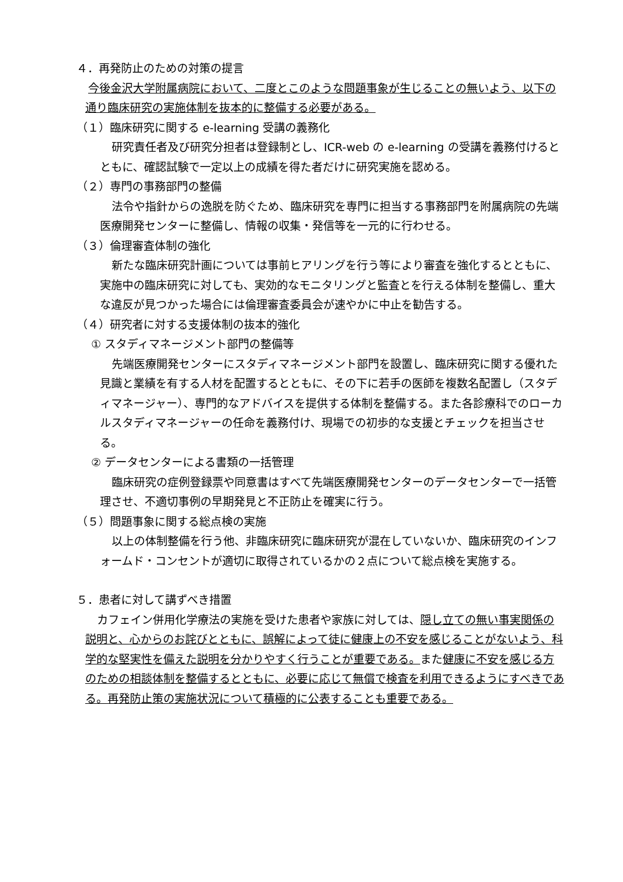４．再発防止のための対策の提言
今後金沢大学附属病院において、二度とこのような問題事象が生じることの無いよう、以下の通り臨床研究の実施体制を抜本的に整備する必要がある。
（１）臨床研究に関する e-learning 受講の義務化
研究責任者及び研究分担者は登録制とし、ICR-web の e-learning の受講を義務付けるとともに、確認試験で一定以上の成績を得た者だけに研究実施を認める。
（２）専門の事務部門の整備
法令や指針からの逸脱を防ぐため、臨床研究を専門に担当する事務部門を附属病院の先端医療開発センターに整備し、情報の収集・発信等を一元的に行わせる。
（３）倫理審査体制の強化
新たな臨床研究計画については事前ヒアリングを行う等により審査を強化するとともに、実施中の臨床研究に対しても、実効的なモニタリングと監査とを行える体制を整備し、重大な違反が見つかった場合には倫理審査委員会が速やかに中止を勧告する。
（４）研究者に対する支援体制の抜本的強化
① スタディマネージメント部門の整備等
先端医療開発センターにスタディマネージメント部門を設置し、臨床研究に関する優れた見識と業績を有する人材を配置するとともに、その下に若手の医師を複数名配置し（スタディマネージャー）、専門的なアドバイスを提供する体制を整備する。また各診療科でのローカルスタディマネージャーの任命を義務付け、現場での初歩的な支援とチェックを担当させる。
② データセンターによる書類の一括管理
臨床研究の症例登録票や同意書はすべて先端医療開発センターのデータセンターで一括管理させ、不適切事例の早期発見と不正防止を確実に行う。
（５）問題事象に関する総点検の実施
以上の体制整備を行う他、非臨床研究に臨床研究が混在していないか、臨床研究のインフォームド・コンセントが適切に取得されているかの２点について総点検を実施する。
５．患者に対して講ずべき措置
カフェイン併用化学療法の実施を受けた患者や家族に対しては、隠し立ての無い事実関係の説明と、心からのお詫びとともに、誤解によって徒に健康上の不安を感じることがないよう、科学的な堅実性を備えた説明を分かりやすく行うことが重要である。また健康に不安を感じる方のための相談体制を整備するとともに、必要に応じて無償で検査を利用できるようにすべきである。再発防止策の実施状況について積極的に公表することも重要である。